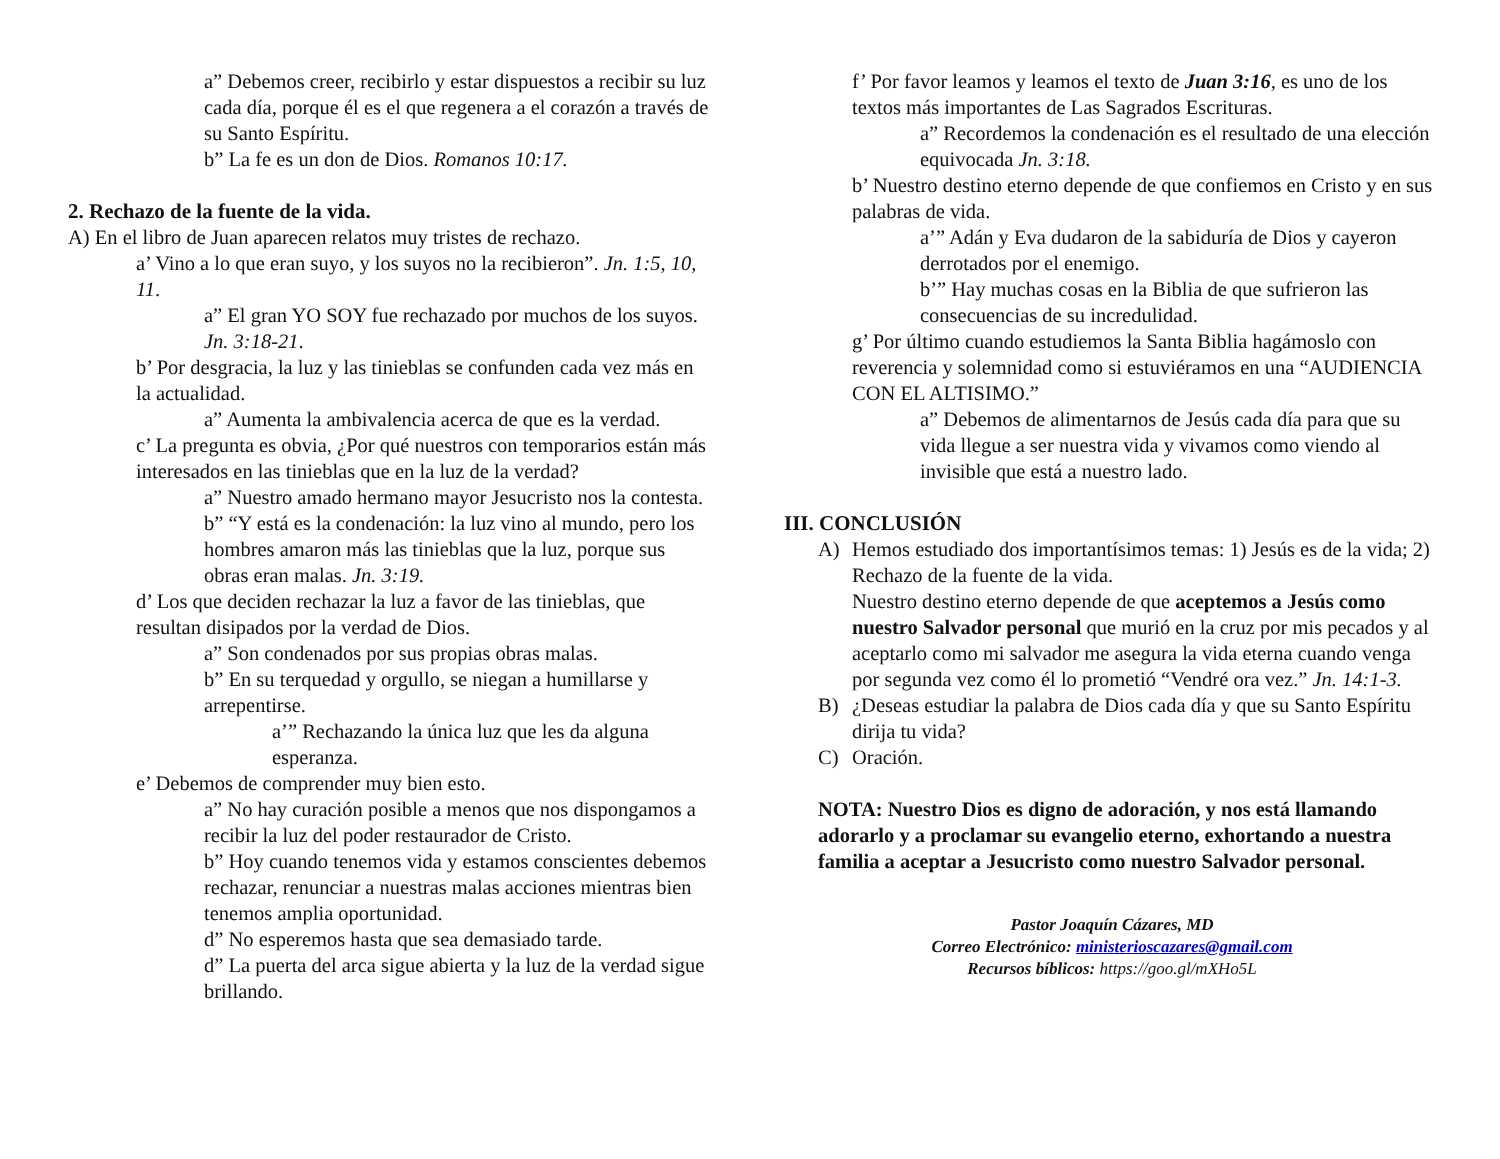a” Debemos creer, recibirlo y estar dispuestos a recibir su luz cada día, porque él es el que regenera a el corazón a través de su Santo Espíritu.
b” La fe es un don de Dios. Romanos 10:17.
2. Rechazo de la fuente de la vida.
A) En el libro de Juan aparecen relatos muy tristes de rechazo.
a’ Vino a lo que eran suyo, y los suyos no la recibieron”. Jn. 1:5, 10, 11.
a” El gran YO SOY fue rechazado por muchos de los suyos. Jn. 3:18-21.
b’ Por desgracia, la luz y las tinieblas se confunden cada vez más en la actualidad.
a” Aumenta la ambivalencia acerca de que es la verdad.
c’ La pregunta es obvia, ¿Por qué nuestros con temporarios están más interesados en las tinieblas que en la luz de la verdad?
a” Nuestro amado hermano mayor Jesucristo nos la contesta.
b” “Y está es la condenación: la luz vino al mundo, pero los hombres amaron más las tinieblas que la luz, porque sus obras eran malas. Jn. 3:19.
d’ Los que deciden rechazar la luz a favor de las tinieblas, que resultan disipados por la verdad de Dios.
a” Son condenados por sus propias obras malas.
b” En su terquedad y orgullo, se niegan a humillarse y arrepentirse.
a’” Rechazando la única luz que les da alguna esperanza.
e’ Debemos de comprender muy bien esto.
a” No hay curación posible a menos que nos dispongamos a recibir la luz del poder restaurador de Cristo.
b” Hoy cuando tenemos vida y estamos conscientes debemos rechazar, renunciar a nuestras malas acciones mientras bien tenemos amplia oportunidad.
d” No esperemos hasta que sea demasiado tarde.
d” La puerta del arca sigue abierta y la luz de la verdad sigue brillando.
f’ Por favor leamos y leamos el texto de Juan 3:16, es uno de los textos más importantes de Las Sagrados Escrituras.
a” Recordemos la condenación es el resultado de una elección equivocada Jn. 3:18.
b’ Nuestro destino eterno depende de que confiemos en Cristo y en sus palabras de vida.
a’” Adán y Eva dudaron de la sabiduría de Dios y cayeron derrotados por el enemigo.
b’” Hay muchas cosas en la Biblia de que sufrieron las consecuencias de su incredulidad.
g’ Por último cuando estudiemos la Santa Biblia hagámoslo con reverencia y solemnidad como si estuviéramos en una “AUDIENCIA CON EL ALTISIMO.”
a” Debemos de alimentarnos de Jesús cada día para que su vida llegue a ser nuestra vida y vivamos como viendo al invisible que está a nuestro lado.
III. CONCLUSIÓN
A) Hemos estudiado dos importantísimos temas: 1) Jesús es de la vida; 2) Rechazo de la fuente de la vida.
Nuestro destino eterno depende de que aceptemos a Jesús como nuestro Salvador personal que murió en la cruz por mis pecados y al aceptarlo como mi salvador me asegura la vida eterna cuando venga por segunda vez como él lo prometió “Vendré ora vez.” Jn. 14:1-3.
B) ¿Deseas estudiar la palabra de Dios cada día y que su Santo Espíritu dirija tu vida?
C) Oración.
NOTA: Nuestro Dios es digno de adoración, y nos está llamando adorarlo y a proclamar su evangelio eterno, exhortando a nuestra familia a aceptar a Jesucristo como nuestro Salvador personal.
Pastor Joaquín Cázares, MD
Correo Electrónico: ministerioscazares@gmail.com
Recursos bíblicos: https://goo.gl/mXHo5L